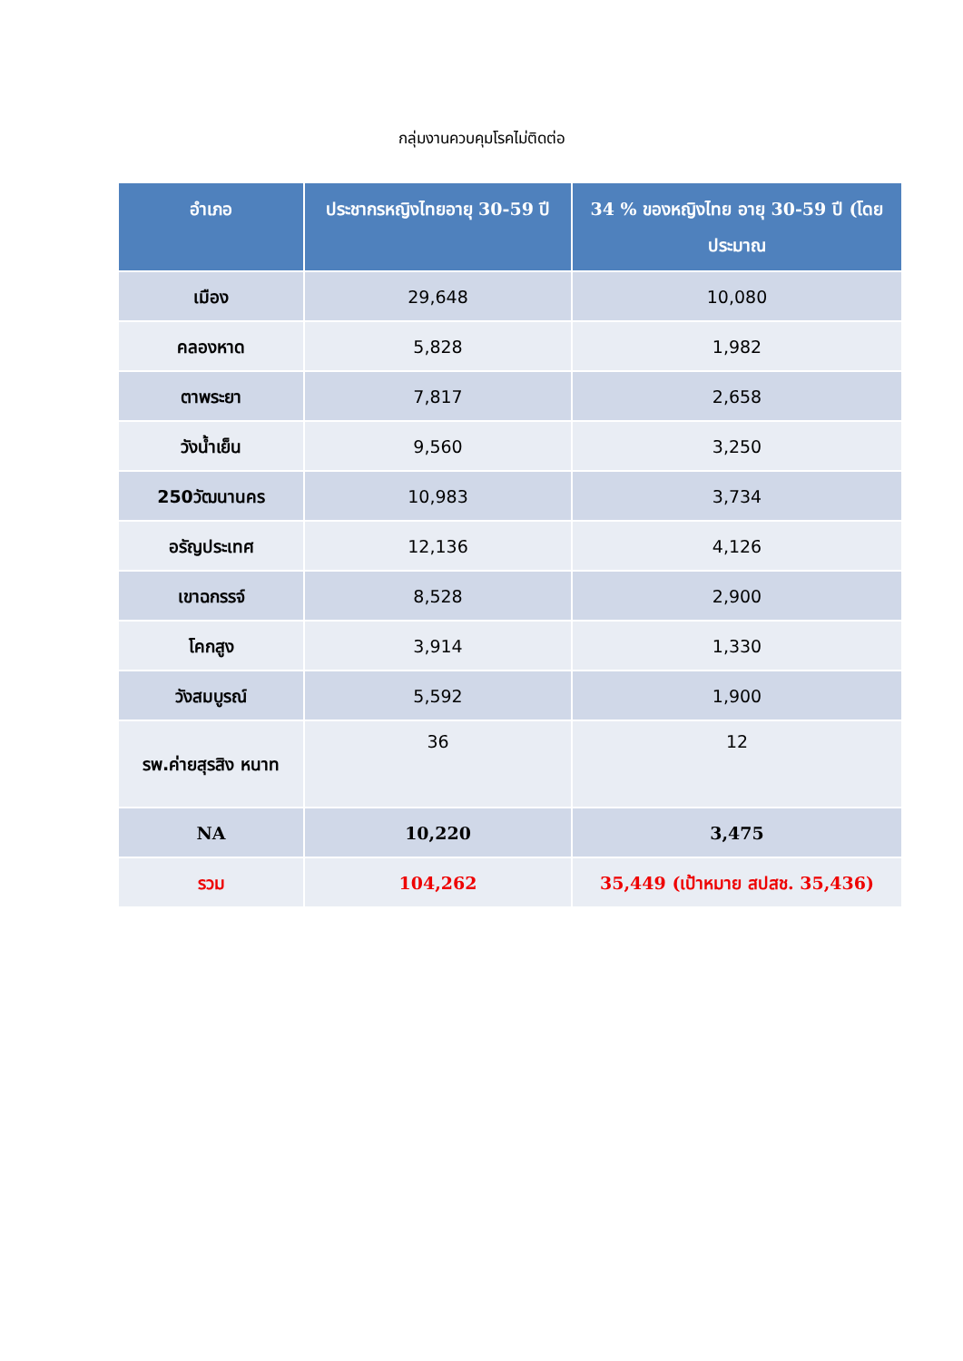กลุ่มงานควบคุมโรคไม่ติดต่อ
| อำเภอ | ประชากรหญิงไทยอายุ 30-59 ปี | 34 % ของหญิงไทย อายุ 30-59 ปี (โดยประมาณ |
| --- | --- | --- |
| เมือง | 29,648 | 10,080 |
| คลองหาด | 5,828 | 1,982 |
| ตาพระยา | 7,817 | 2,658 |
| วังน้ำเย็น | 9,560 | 3,250 |
| 250วัฒนานคร | 10,983 | 3,734 |
| อรัญประเทศ | 12,136 | 4,126 |
| เขาฉกรรจ์ | 8,528 | 2,900 |
| โคกสูง | 3,914 | 1,330 |
| วังสมบูรณ์ | 5,592 | 1,900 |
| รพ.ค่ายสุรสิง หนาท | 36 | 12 |
| NA | 10,220 | 3,475 |
| รวม | 104,262 | 35,449 (เป้าหมาย สปสช. 35,436) |